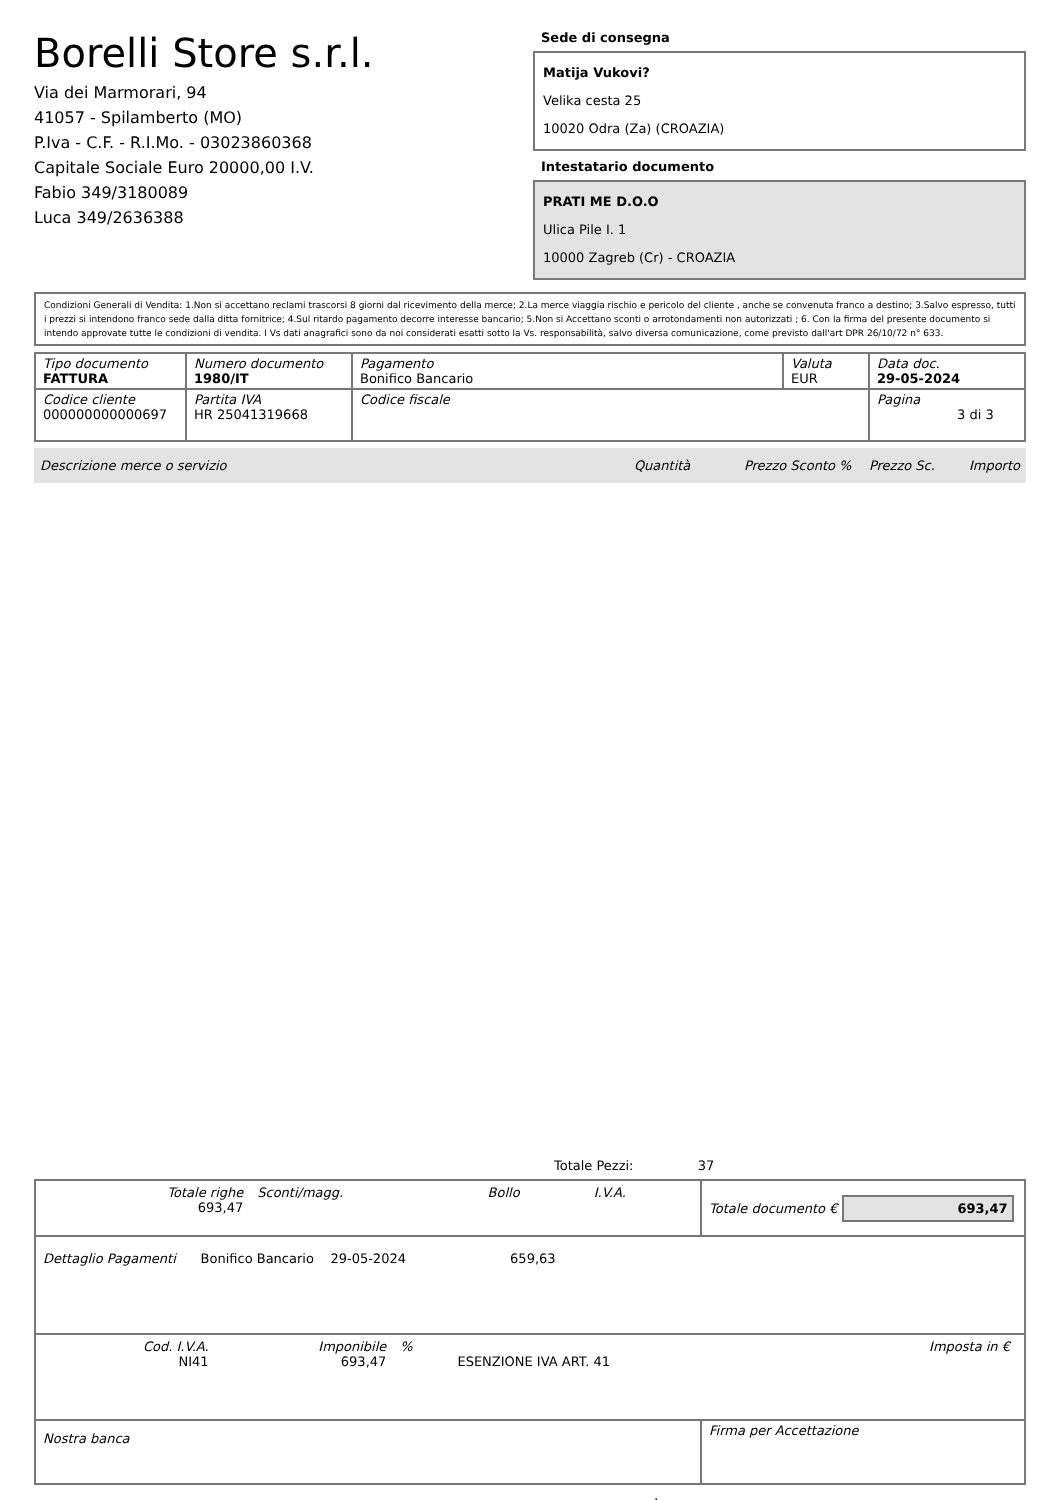Borelli Store s.r.l.
Via dei Marmorari, 94
41057 - Spilamberto (MO)
P.Iva - C.F. - R.I.Mo. - 03023860368
Capitale Sociale Euro 20000,00 I.V.
Fabio 349/3180089
Luca 349/2636388
Sede di consegna
Matija Vukovi?
Velika cesta 25
10020 Odra (Za) (CROAZIA)
Intestatario documento
PRATI ME D.O.O
Ulica Pile I. 1
10000 Zagreb (Cr) - CROAZIA
Condizioni Generali di Vendita: 1.Non si accettano reclami trascorsi 8 giorni dal ricevimento della merce; 2.La merce viaggia rischio e pericolo del cliente , anche se convenuta franco a destino; 3.Salvo espresso, tutti i prezzi si intendono franco sede dalla ditta fornitrice; 4.Sul ritardo pagamento decorre interesse bancario; 5.Non si Accettano sconti o arrotondamenti non autorizzati ; 6. Con la firma del presente documento si intendo approvate tutte le condizioni di vendita. I Vs dati anagrafici sono da noi considerati esatti sotto la Vs. responsabilità, salvo diversa comunicazione, come previsto dall'art DPR 26/10/72 n° 633.
| Tipo documento FATTURA | Numero documento 1980/IT | Pagamento Bonifico Bancario | Valuta EUR | Data doc. 29-05-2024 |
| Codice cliente 000000000000697 | Partita IVA HR 25041319668 | Codice fiscale | | Pagina 3 di 3 |
Descrizione merce o servizio Quantità Prezzo Sconto % Prezzo Sc. Importo
Totale Pezzi: 37
| / Totale righe 693,47 / Sconti/magg. / Bollo / I.V.A. / | Totale documento € 693,47 |
| Dettaglio Pagamenti Bonifico Bancario 29-05-2024 659,63 | |
| / Cod. I.V.A. NI41 / Imponibile 693,47 / % / ESENZIONE IVA ART. 41 / Imposta in € / | |
| Nostra banca | Firma per Accettazione |
: